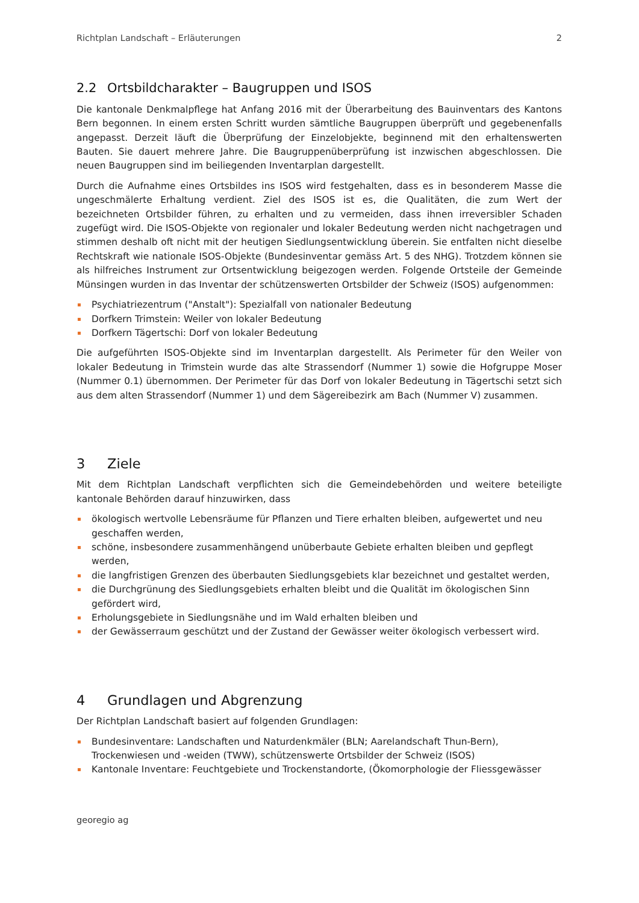Richtplan Landschaft – Erläuterungen 2
2.2 Ortsbildcharakter – Baugruppen und ISOS
Die kantonale Denkmalpflege hat Anfang 2016 mit der Überarbeitung des Bauinventars des Kantons Bern begonnen. In einem ersten Schritt wurden sämtliche Baugruppen überprüft und gegebenenfalls angepasst. Derzeit läuft die Überprüfung der Einzelobjekte, beginnend mit den erhaltenswerten Bauten. Sie dauert mehrere Jahre. Die Baugruppenüberprüfung ist inzwischen abgeschlossen. Die neuen Baugruppen sind im beiliegenden Inventarplan dargestellt.
Durch die Aufnahme eines Ortsbildes ins ISOS wird festgehalten, dass es in besonderem Masse die ungeschmälerte Erhaltung verdient. Ziel des ISOS ist es, die Qualitäten, die zum Wert der bezeichneten Ortsbilder führen, zu erhalten und zu vermeiden, dass ihnen irreversibler Schaden zugefügt wird. Die ISOS-Objekte von regionaler und lokaler Bedeutung werden nicht nachgetragen und stimmen deshalb oft nicht mit der heutigen Siedlungsentwicklung überein. Sie entfalten nicht dieselbe Rechtskraft wie nationale ISOS-Objekte (Bundesinventar gemäss Art. 5 des NHG). Trotzdem können sie als hilfreiches Instrument zur Ortsentwicklung beigezogen werden. Folgende Ortsteile der Gemeinde Münsingen wurden in das Inventar der schützenswerten Ortsbilder der Schweiz (ISOS) aufgenommen:
Psychiatriezentrum ("Anstalt"): Spezialfall von nationaler Bedeutung
Dorfkern Trimstein: Weiler von lokaler Bedeutung
Dorfkern Tägertschi: Dorf von lokaler Bedeutung
Die aufgeführten ISOS-Objekte sind im Inventarplan dargestellt. Als Perimeter für den Weiler von lokaler Bedeutung in Trimstein wurde das alte Strassendorf (Nummer 1) sowie die Hofgruppe Moser (Nummer 0.1) übernommen. Der Perimeter für das Dorf von lokaler Bedeutung in Tägertschi setzt sich aus dem alten Strassendorf (Nummer 1) und dem Sägereibezirk am Bach (Nummer V) zusammen.
3 Ziele
Mit dem Richtplan Landschaft verpflichten sich die Gemeindebehörden und weitere beteiligte kantonale Behörden darauf hinzuwirken, dass
ökologisch wertvolle Lebensräume für Pflanzen und Tiere erhalten bleiben, aufgewertet und neu geschaffen werden,
schöne, insbesondere zusammenhängend unüberbaute Gebiete erhalten bleiben und gepflegt werden,
die langfristigen Grenzen des überbauten Siedlungsgebiets klar bezeichnet und gestaltet werden,
die Durchgrünung des Siedlungsgebiets erhalten bleibt und die Qualität im ökologischen Sinn gefördert wird,
Erholungsgebiete in Siedlungsnähe und im Wald erhalten bleiben und
der Gewässerraum geschützt und der Zustand der Gewässer weiter ökologisch verbessert wird.
4 Grundlagen und Abgrenzung
Der Richtplan Landschaft basiert auf folgenden Grundlagen:
Bundesinventare: Landschaften und Naturdenkmäler (BLN; Aarelandschaft Thun-Bern), Trockenwiesen und -weiden (TWW), schützenswerte Ortsbilder der Schweiz (ISOS)
Kantonale Inventare: Feuchtgebiete und Trockenstandorte, (Ökomorphologie der Fliessgewässer
georegio ag